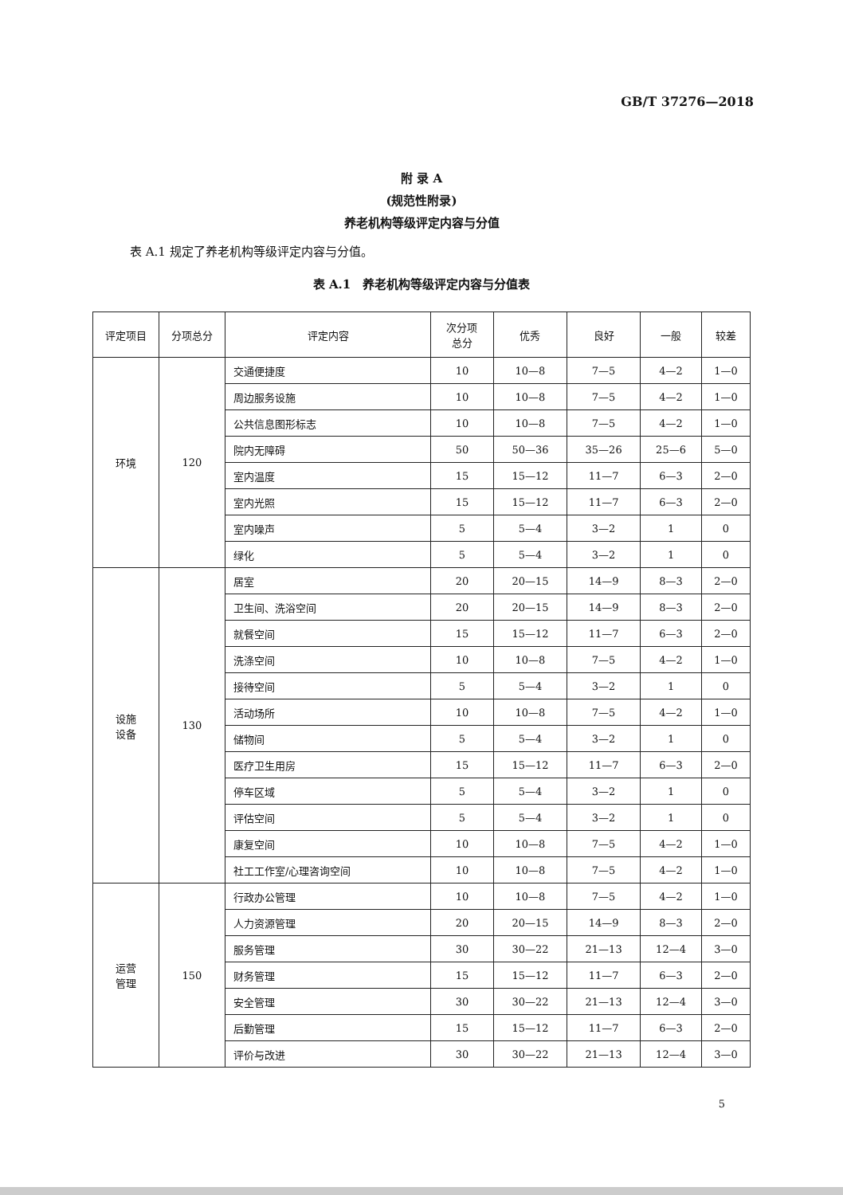GB/T 37276—2018
附 录 A
(规范性附录)
养老机构等级评定内容与分值
表 A.1 规定了养老机构等级评定内容与分值。
表 A.1　养老机构等级评定内容与分值表
| 评定项目 | 分项总分 | 评定内容 | 次分项 总分 | 优秀 | 良好 | 一般 | 较差 |
| --- | --- | --- | --- | --- | --- | --- | --- |
| 环境 | 120 | 交通便捷度 | 10 | 10—8 | 7—5 | 4—2 | 1—0 |
| | | 周边服务设施 | 10 | 10—8 | 7—5 | 4—2 | 1—0 |
| | | 公共信息图形标志 | 10 | 10—8 | 7—5 | 4—2 | 1—0 |
| | | 院内无障碍 | 50 | 50—36 | 35—26 | 25—6 | 5—0 |
| | | 室内温度 | 15 | 15—12 | 11—7 | 6—3 | 2—0 |
| | | 室内光照 | 15 | 15—12 | 11—7 | 6—3 | 2—0 |
| | | 室内噪声 | 5 | 5—4 | 3—2 | 1 | 0 |
| | | 绿化 | 5 | 5—4 | 3—2 | 1 | 0 |
| 设施 设备 | 130 | 居室 | 20 | 20—15 | 14—9 | 8—3 | 2—0 |
| | | 卫生间、洗浴空间 | 20 | 20—15 | 14—9 | 8—3 | 2—0 |
| | | 就餐空间 | 15 | 15—12 | 11—7 | 6—3 | 2—0 |
| | | 洗涤空间 | 10 | 10—8 | 7—5 | 4—2 | 1—0 |
| | | 接待空间 | 5 | 5—4 | 3—2 | 1 | 0 |
| | | 活动场所 | 10 | 10—8 | 7—5 | 4—2 | 1—0 |
| | | 储物间 | 5 | 5—4 | 3—2 | 1 | 0 |
| | | 医疗卫生用房 | 15 | 15—12 | 11—7 | 6—3 | 2—0 |
| | | 停车区域 | 5 | 5—4 | 3—2 | 1 | 0 |
| | | 评估空间 | 5 | 5—4 | 3—2 | 1 | 0 |
| | | 康复空间 | 10 | 10—8 | 7—5 | 4—2 | 1—0 |
| | | 社工工作室/心理咨询空间 | 10 | 10—8 | 7—5 | 4—2 | 1—0 |
| 运营 管理 | 150 | 行政办公管理 | 10 | 10—8 | 7—5 | 4—2 | 1—0 |
| | | 人力资源管理 | 20 | 20—15 | 14—9 | 8—3 | 2—0 |
| | | 服务管理 | 30 | 30—22 | 21—13 | 12—4 | 3—0 |
| | | 财务管理 | 15 | 15—12 | 11—7 | 6—3 | 2—0 |
| | | 安全管理 | 30 | 30—22 | 21—13 | 12—4 | 3—0 |
| | | 后勤管理 | 15 | 15—12 | 11—7 | 6—3 | 2—0 |
| | | 评价与改进 | 30 | 30—22 | 21—13 | 12—4 | 3—0 |
5